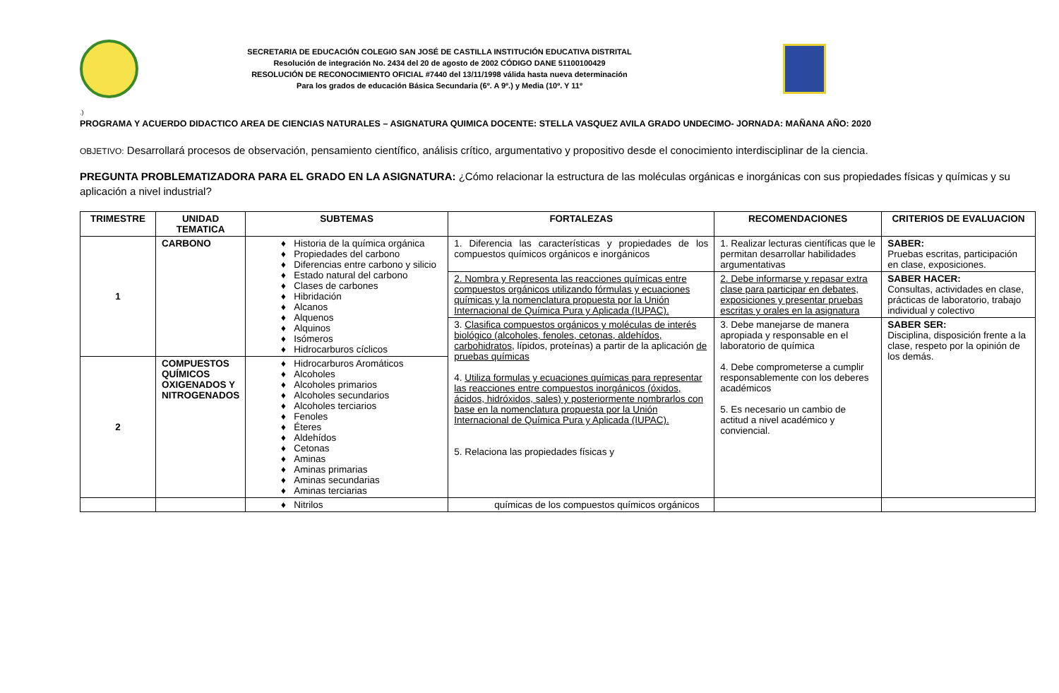SECRETARIA DE EDUCACIÓN COLEGIO SAN JOSÉ DE CASTILLA INSTITUCIÓN EDUCATIVA DISTRITAL
Resolución de integración No. 2434 del 20 de agosto de 2002 CÓDIGO DANE 51100100429
RESOLUCIÓN DE RECONOCIMIENTO OFICIAL #7440 del 13/11/1998 válida hasta nueva determinación
Para los grados de educación Básica Secundaria (6º. A 9º.) y Media (10º. Y 11º
.)
PROGRAMA Y ACUERDO DIDACTICO AREA DE CIENCIAS NATURALES – ASIGNATURA QUIMICA DOCENTE: STELLA VASQUEZ AVILA GRADO UNDECIMO- JORNADA: MAÑANA AÑO: 2020
OBJETIVO: Desarrollará procesos de observación, pensamiento científico, análisis crítico, argumentativo y propositivo desde el conocimiento interdisciplinar de la ciencia.
PREGUNTA PROBLEMATIZADORA PARA EL GRADO EN LA ASIGNATURA: ¿Cómo relacionar la estructura de las moléculas orgánicas e inorgánicas con sus propiedades físicas y químicas y su aplicación a nivel industrial?
| TRIMESTRE | UNIDAD TEMATICA | SUBTEMAS | FORTALEZAS | RECOMENDACIONES | CRITERIOS DE EVALUACION |
| --- | --- | --- | --- | --- | --- |
| 1 | CARBONO | Historia de la química orgánica Propiedades del carbono Diferencias entre carbono y silicio Estado natural del carbono Clases de carbones Hibridación Alcanos Alquenos Alquinos Isómeros Hidrocarburos cíclicos | 1. Diferencia las características y propiedades de los compuestos químicos orgánicos e inorgánicos | 1. Realizar lecturas científicas que le permitan desarrollar habilidades argumentativas | SABER: Pruebas escritas, participación en clase, exposiciones. |
| | | | 2. Nombra y Representa las reacciones químicas entre compuestos orgánicos utilizando fórmulas y ecuaciones químicas y la nomenclatura propuesta por la Unión Internacional de Química Pura y Aplicada (IUPAC). | 2. Debe informarse y repasar extra clase para participar en debates, exposiciones y presentar pruebas escritas y orales en la asignatura | SABER HACER: Consultas, actividades en clase, prácticas de laboratorio, trabajo individual y colectivo |
| | | | 3. Clasifica compuestos orgánicos y moléculas de interés biológico (alcoholes, fenoles, cetonas, aldehídos, carbohidratos, lípidos, proteínas) a partir de la aplicación de pruebas químicas 4. Utiliza formulas y ecuaciones químicas para representar las reacciones entre compuestos inorgánicos (óxidos, ácidos, hidróxidos, sales) y posteriormente nombrarlos con base en la nomenclatura propuesta por la Unión Internacional de Química Pura y Aplicada (IUPAC). 5. Relaciona las propiedades físicas y | 3. Debe manejarse de manera apropiada y responsable en el laboratorio de química 4. Debe comprometerse a cumplir responsablemente con los deberes académicos 5. Es necesario un cambio de actitud a nivel académico y conviencial. | SABER SER: Disciplina, disposición frente a la clase, respeto por la opinión de los demás. |
| 2 | COMPUESTOS QUÍMICOS OXIGENADOS Y NITROGENADOS | Hidrocarburos Aromáticos Alcoholes Alcoholes primarios Alcoholes secundarios Alcoholes terciarios Fenoles Éteres Aldehídos Cetonas Aminas Aminas primarias Aminas secundarias Aminas terciarias | | | |
| | | Nitrilos | químicas de los compuestos químicos orgánicos | | |